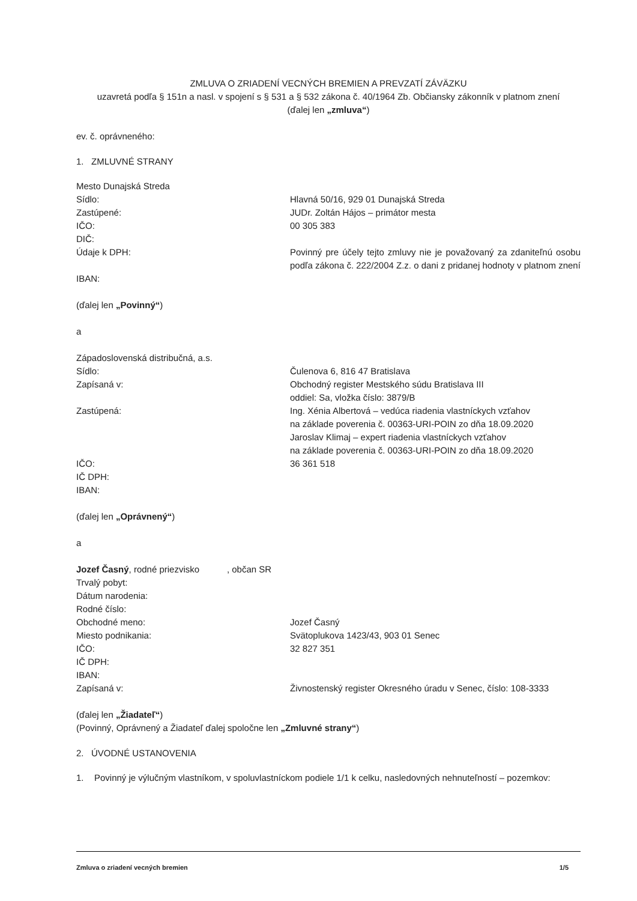ZMLUVA O ZRIADENÍ VECNÝCH BREMIEN A PREVZATÍ ZÁVÄZKU
uzavretá podľa § 151n a nasl. v spojení s § 531 a § 532 zákona č. 40/1964 Zb. Občiansky zákonník v platnom znení
(ďalej len „zmluva“)
ev. č. oprávneného:
1. ZMLUVNÉ STRANY
Mesto Dunajská Streda
Sídlo: Hlavná 50/16, 929 01 Dunajská Streda
Zastúpené: JUDr. Zoltán Hájos – primátor mesta
IČO: 00 305 383
DIČ:
Údaje k DPH: Povinný pre účely tejto zmluvy nie je považovaný za zdaniteľnú osobu podľa zákona č. 222/2004 Z.z. o dani z pridanej hodnoty v platnom znení
IBAN:
(ďalej len „Povinný“)
a
Západoslovenská distribučná, a.s.
Sídlo: Čulenova 6, 816 47 Bratislava
Zapísaná v: Obchodný register Mestského súdu Bratislava III
oddiel: Sa, vložka číslo: 3879/B
Zastúpená: Ing. Xénia Albertová – vedúca riadenia vlastníckych vzťahov
na základe poverenia č. 00363-URI-POIN zo dňa 18.09.2020
Jaroslav Klimaj – expert riadenia vlastníckych vzťahov
na základe poverenia č. 00363-URI-POIN zo dňa 18.09.2020
IČO: 36 361 518
IČ DPH:
IBAN:
(ďalej len „Oprávnený“)
a
Jozef Časný, rodné priezvisko , občan SR
Trvalý pobyt:
Dátum narodenia:
Rodné číslo:
Obchodné meno: Jozef Časný
Miesto podnikania: Svätoplukova 1423/43, 903 01 Senec
IČO: 32 827 351
IČ DPH:
IBAN:
Zapísaná v: Živnostenský register Okresného úradu v Senec, číslo: 108-3333
(ďalej len „Žiadateľ“)
(Povinný, Oprávnený a Žiadateľ ďalej spoločne len „Zmluvné strany“)
2. ÚVODNÉ USTANOVENIA
1. Povinný je výlučným vlastníkom, v spoluvlastníckom podiele 1/1 k celku, nasledovných nehnuteľností – pozemkov:
Zmluva o zriadení vecných bremien 1/5